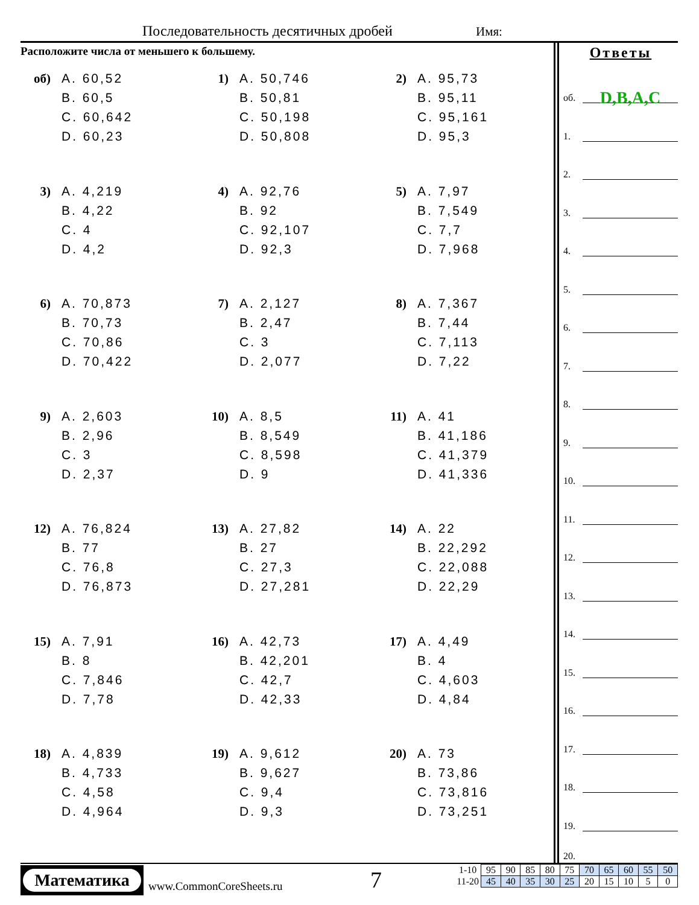Последовательность десятичных дробей Имя:
Расположите числа от меньшего к большему.
об)
A. 60,52
B. 60,5
C. 60,642
D. 60,23
1)
A. 50,746
B. 50,81
C. 50,198
D. 50,808
2)
A. 95,73
B. 95,11
C. 95,161
D. 95,3
3)
A. 4,219
B. 4,22
C. 4
D. 4,2
4)
A. 92,76
B. 92
C. 92,107
D. 92,3
5)
A. 7,97
B. 7,549
C. 7,7
D. 7,968
6)
A. 70,873
B. 70,73
C. 70,86
D. 70,422
7)
A. 2,127
B. 2,47
C. 3
D. 2,077
8)
A. 7,367
B. 7,44
C. 7,113
D. 7,22
9)
A. 2,603
B. 2,96
C. 3
D. 2,37
10)
A. 8,5
B. 8,549
C. 8,598
D. 9
11)
A. 41
B. 41,186
C. 41,379
D. 41,336
12)
A. 76,824
B. 77
C. 76,8
D. 76,873
13)
A. 27,82
B. 27
C. 27,3
D. 27,281
14)
A. 22
B. 22,292
C. 22,088
D. 22,29
15)
A. 7,91
B. 8
C. 7,846
D. 7,78
16)
A. 42,73
B. 42,201
C. 42,7
D. 42,33
17)
A. 4,49
B. 4
C. 4,603
D. 4,84
18)
A. 4,839
B. 4,733
C. 4,58
D. 4,964
19)
A. 9,612
B. 9,627
C. 9,4
D. 9,3
20)
A. 73
B. 73,86
C. 73,816
D. 73,251
Ответы
об. D,B,A,C
1.
2.
3.
4.
5.
6.
7.
8.
9.
10.
11.
12.
13.
14.
15.
16.
17.
18.
19.
20.
Математика
www.CommonCoreSheets.ru 7
| 1-10 | 95 | 90 | 85 | 80 | 75 | 70 | 65 | 60 | 55 | 50 |
| 11-20 | 45 | 40 | 35 | 30 | 25 | 20 | 15 | 10 | 5 | 0 |